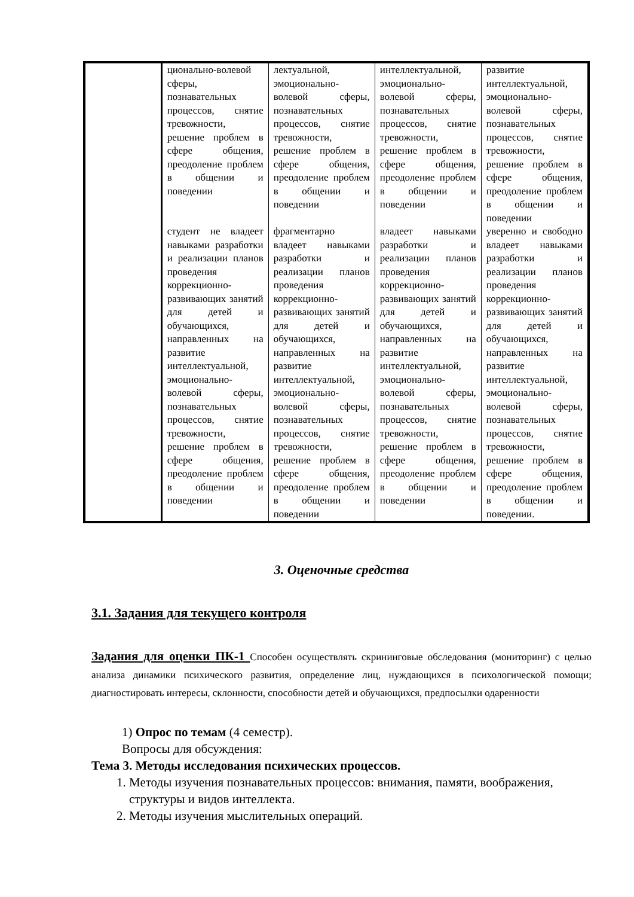| | ционально-волевой сферы, познавательных процессов, снятие тревожности, решение проблем в сфере общения, преодоление проблем в общении и поведении | лектуальной, эмоционально-волевой сферы, познавательных процессов, снятие тревожности, решение проблем в сфере общения, преодоление проблем в общении и поведении | интеллектуальной, эмоционально-волевой сферы, познавательных процессов, снятие тревожности, решение проблем в сфере общения, преодоление проблем в общении и поведении | развитие интеллектуальной, эмоционально-волевой сферы, познавательных процессов, снятие тревожности, решение проблем в сфере общения, преодоление проблем в общении и поведении |
| | студент не владеет навыками разработки и реализации планов проведения коррекционно- развивающих занятий для детей и обучающихся, направленных на развитие интеллектуальной, эмоционально-волевой сферы, познавательных процессов, снятие тревожности, решение проблем в сфере общения, преодоление проблем в общении и поведении | фрагментарно владеет навыками разработки и реализации планов проведения коррекционно- развивающих занятий для детей и обучающихся, направленных на развитие интеллектуальной, эмоционально-волевой сферы, познавательных процессов, снятие тревожности, решение проблем в сфере общения, преодоление проблем в общении и поведении | владеет навыками разработки и реализации планов проведения коррекционно- развивающих занятий для детей и обучающихся, направленных на развитие интеллектуальной, эмоционально-волевой сферы, познавательных процессов, снятие тревожности, решение проблем в сфере общения, преодоление проблем в общении и поведении | уверенно и свободно владеет навыками разработки и реализации планов проведения коррекционно- развивающих занятий для детей и обучающихся, направленных на развитие интеллектуальной, эмоционально-волевой сферы, познавательных процессов, снятие тревожности, решение проблем в сфере общения, преодоление проблем в общении и поведении. |
3. Оценочные средства
3.1. Задания для текущего контроля
Задания для оценки ПК-1 Способен осуществлять скрининговые обследования (мониторинг) с целью анализа динамики психического развития, определение лиц, нуждающихся в психологической помощи; диагностировать интересы, склонности, способности детей и обучающихся, предпосылки одаренности
1) Опрос по темам (4 семестр).
Вопросы для обсуждения:
Тема 3. Методы исследования психических процессов.
1. Методы изучения познавательных процессов: внимания, памяти, воображения, структуры и видов интеллекта.
2. Методы изучения мыслительных операций.